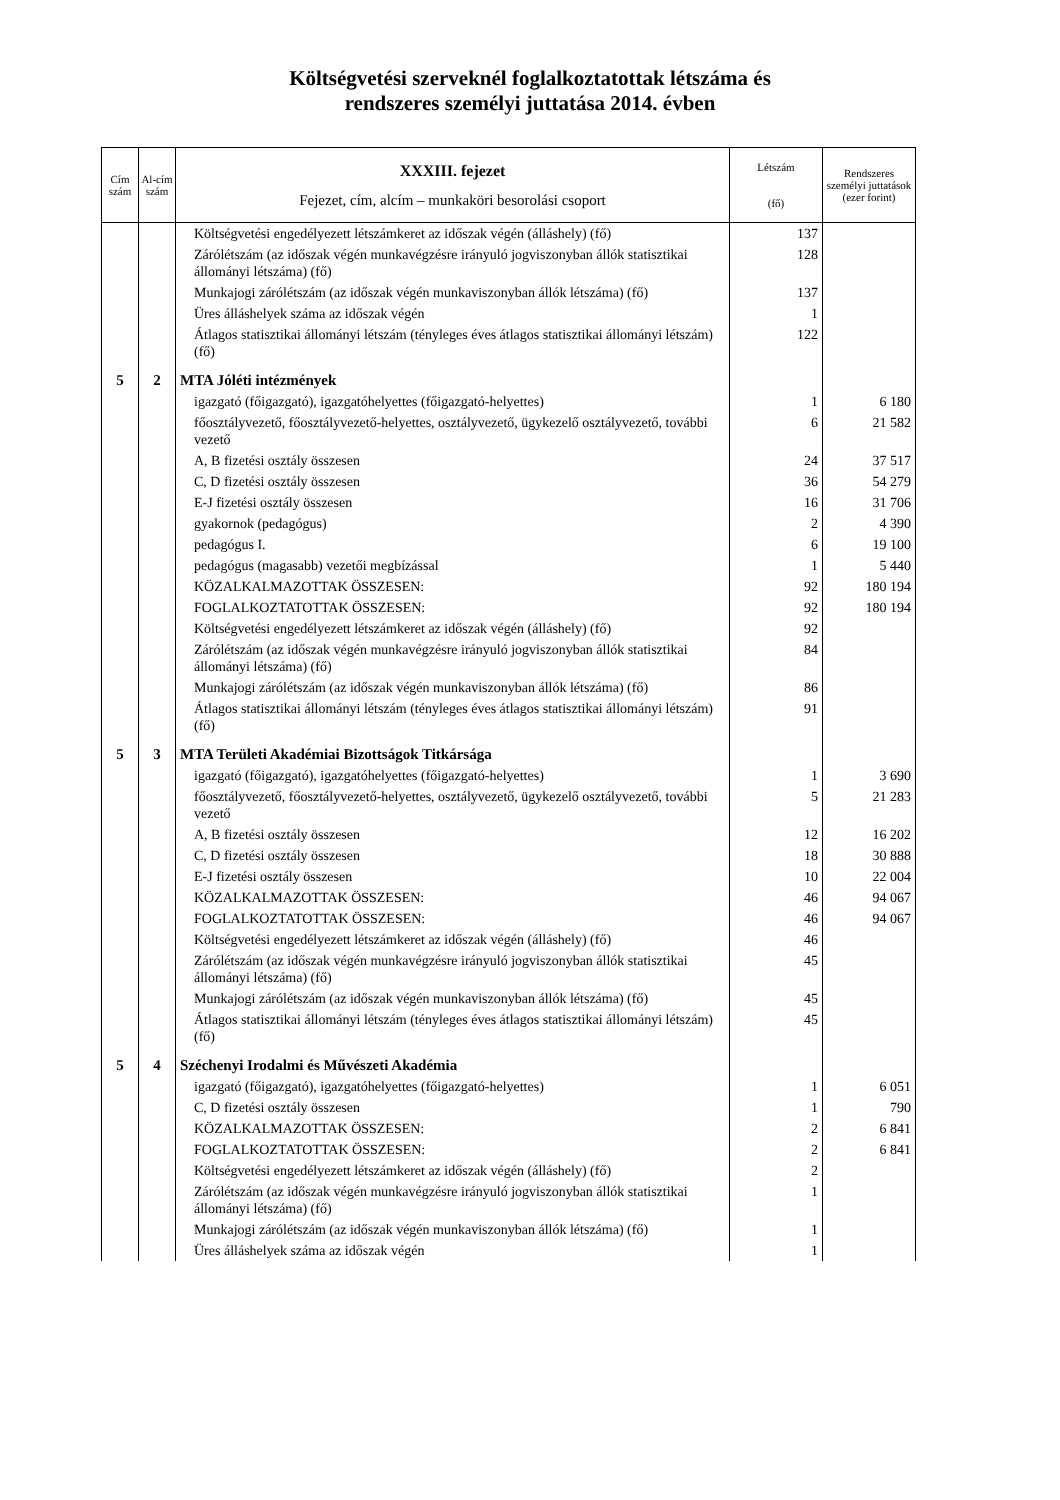Költségvetési szerveknél foglalkoztatottak létszáma és
rendszeres személyi juttatása 2014. évben
| Cím szám | Al-cím szám | XXXIII. fejezet Fejezet, cím, alcím – munkaköri besorolási csoport | Létszám (fő) | Rendszeres személyi juttatások (ezer forint) |
| --- | --- | --- | --- | --- |
| | | Költségvetési engedélyezett létszámkeret az időszak végén (álláshely) (fő) | 137 | |
| | | Zárólétszám (az időszak végén munkavégzésre irányuló jogviszonyban állók statisztikai állományi létszáma) (fő) | 128 | |
| | | Munkajogi zárólétszám (az időszak végén munkaviszonyban állók létszáma) (fő) | 137 | |
| | | Üres álláshelyek száma az időszak végén | 1 | |
| | | Átlagos statisztikai állományi létszám (tényleges éves átlagos statisztikai állományi létszám) (fő) | 122 | |
| 5 | 2 | MTA Jóléti intézmények | | |
| | | igazgató (főigazgató), igazgatóhelyettes (főigazgató-helyettes) | 1 | 6 180 |
| | | főosztályvezető, főosztályvezető-helyettes, osztályvezető, ügykezelő osztályvezető, további vezető | 6 | 21 582 |
| | | A, B fizetési osztály összesen | 24 | 37 517 |
| | | C, D fizetési osztály összesen | 36 | 54 279 |
| | | E-J fizetési osztály összesen | 16 | 31 706 |
| | | gyakornok (pedagógus) | 2 | 4 390 |
| | | pedagógus I. | 6 | 19 100 |
| | | pedagógus (magasabb) vezetői megbízással | 1 | 5 440 |
| | | KÖZALKALMAZOTTAK ÖSSZESEN: | 92 | 180 194 |
| | | FOGLALKOZTATOTTAK ÖSSZESEN: | 92 | 180 194 |
| | | Költségvetési engedélyezett létszámkeret az időszak végén (álláshely) (fő) | 92 | |
| | | Zárólétszám (az időszak végén munkavégzésre irányuló jogviszonyban állók statisztikai állományi létszáma) (fő) | 84 | |
| | | Munkajogi zárólétszám (az időszak végén munkaviszonyban állók létszáma) (fő) | 86 | |
| | | Átlagos statisztikai állományi létszám (tényleges éves átlagos statisztikai állományi létszám) (fő) | 91 | |
| 5 | 3 | MTA Területi Akadémiai Bizottságok Titkársága | | |
| | | igazgató (főigazgató), igazgatóhelyettes (főigazgató-helyettes) | 1 | 3 690 |
| | | főosztályvezető, főosztályvezető-helyettes, osztályvezető, ügykezelő osztályvezető, további vezető | 5 | 21 283 |
| | | A, B fizetési osztály összesen | 12 | 16 202 |
| | | C, D fizetési osztály összesen | 18 | 30 888 |
| | | E-J fizetési osztály összesen | 10 | 22 004 |
| | | KÖZALKALMAZOTTAK ÖSSZESEN: | 46 | 94 067 |
| | | FOGLALKOZTATOTTAK ÖSSZESEN: | 46 | 94 067 |
| | | Költségvetési engedélyezett létszámkeret az időszak végén (álláshely) (fő) | 46 | |
| | | Zárólétszám (az időszak végén munkavégzésre irányuló jogviszonyban állók statisztikai állományi létszáma) (fő) | 45 | |
| | | Munkajogi zárólétszám (az időszak végén munkaviszonyban állók létszáma) (fő) | 45 | |
| | | Átlagos statisztikai állományi létszám (tényleges éves átlagos statisztikai állományi létszám) (fő) | 45 | |
| 5 | 4 | Széchenyi Irodalmi és Művészeti Akadémia | | |
| | | igazgató (főigazgató), igazgatóhelyettes (főigazgató-helyettes) | 1 | 6 051 |
| | | C, D fizetési osztály összesen | 1 | 790 |
| | | KÖZALKALMAZOTTAK ÖSSZESEN: | 2 | 6 841 |
| | | FOGLALKOZTATOTTAK ÖSSZESEN: | 2 | 6 841 |
| | | Költségvetési engedélyezett létszámkeret az időszak végén (álláshely) (fő) | 2 | |
| | | Zárólétszám (az időszak végén munkavégzésre irányuló jogviszonyban állók statisztikai állományi létszáma) (fő) | 1 | |
| | | Munkajogi zárólétszám (az időszak végén munkaviszonyban állók létszáma) (fő) | 1 | |
| | | Üres álláshelyek száma az időszak végén | 1 | |